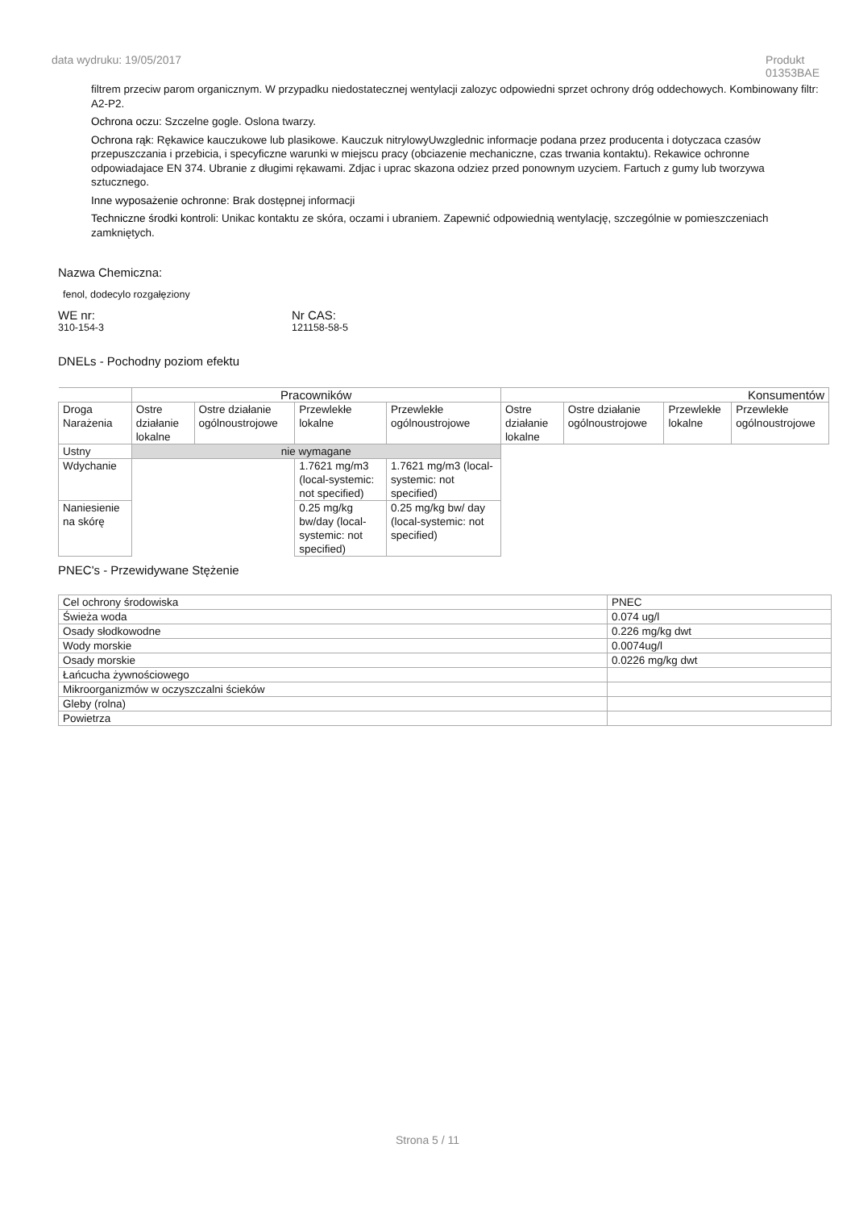data wydruku: 19/05/2017 Produkt
01353BAE
filtrem przeciw parom organicznym. W przypadku niedostatecznej wentylacji zalozyc odpowiedni sprzet ochrony dróg oddechowych. Kombinowany filtr: A2-P2.
Ochrona oczu: Szczelne gogle. Oslona twarzy.
Ochrona rąk: Rękawice kauczukowe lub plasikowe. Kauczuk nitrylowyUwzglednic informacje podana przez producenta i dotyczaca czasów przepuszczania i przebicia, i specyficzne warunki w miejscu pracy (obciazenie mechaniczne, czas trwania kontaktu). Rekawice ochronne odpowiadajace EN 374. Ubranie z długimi rękawami. Zdjac i uprac skazona odziez przed ponownym uzyciem. Fartuch z gumy lub tworzywa sztucznego.
Inne wyposażenie ochronne: Brak dostępnej informacji
Techniczne środki kontroli: Unikac kontaktu ze skóra, oczami i ubraniem. Zapewnić odpowiednią wentylację, szczególnie w pomieszczeniach zamkniętych.
Nazwa Chemiczna:
fenol, dodecylo rozgałęziony
WE nr:
310-154-3
Nr CAS:
121158-58-5
DNELs - Pochodny poziom efektu
| | Pracowników | | | | Konsumentów | | | |
| Droga Narażenia | Ostre działanie lokalne | Ostre działanie ogólnoustrojowe | Przewlekłe lokalne | Przewlekłe ogólnoustrojowe | Ostre działanie lokalne | Ostre działanie ogólnoustrojowe | Przewlekłe lokalne | Przewlekłe ogólnoustrojowe |
| Ustny | nie wymagane | | | | | | | |
| Wdychanie | | | 1.7621 mg/m3 (local-systemic: not specified) | 1.7621 mg/m3 (local-systemic: not specified) | | | | |
| Naniesienie na skórę | | | 0.25 mg/kg bw/day (local-systemic: not specified) | 0.25 mg/kg bw/ day (local-systemic: not specified) | | | | |
PNEC's - Przewidywane Stężenie
| Cel ochrony środowiska | PNEC |
| Świeża woda | 0.074 ug/l |
| Osady słodkowodne | 0.226 mg/kg dwt |
| Wody morskie | 0.0074ug/l |
| Osady morskie | 0.0226 mg/kg dwt |
| Łańcucha żywnościowego | |
| Mikroorganizmów w oczyszczalni ścieków | |
| Gleby (rolna) | |
| Powietrza | |
Strona 5 / 11